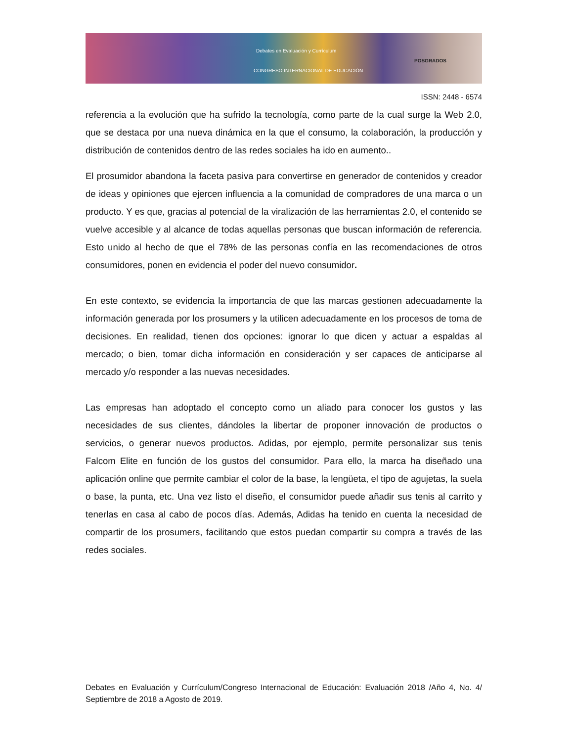Debates en Evaluación y Currículum
CONGRESO INTERNACIONAL DE EDUCACIÓN
POSGRADOS
ISSN: 2448 - 6574
referencia a la evolución que ha sufrido la tecnología, como parte de la cual surge la Web 2.0, que se destaca por una nueva dinámica en la que el consumo, la colaboración, la producción y distribución de contenidos dentro de las redes sociales ha ido en aumento..
El prosumidor abandona la faceta pasiva para convertirse en generador de contenidos y creador de ideas y opiniones que ejercen influencia a la comunidad de compradores de una marca o un producto. Y es que, gracias al potencial de la viralización de las herramientas 2.0, el contenido se vuelve accesible y al alcance de todas aquellas personas que buscan información de referencia. Esto unido al hecho de que el 78% de las personas confía en las recomendaciones de otros consumidores, ponen en evidencia el poder del nuevo consumidor.
En este contexto, se evidencia la importancia de que las marcas gestionen adecuadamente la información generada por los prosumers y la utilicen adecuadamente en los procesos de toma de decisiones. En realidad, tienen dos opciones: ignorar lo que dicen y actuar a espaldas al mercado; o bien, tomar dicha información en consideración y ser capaces de anticiparse al mercado y/o responder a las nuevas necesidades.
Las empresas han adoptado el concepto como un aliado para conocer los gustos y las necesidades de sus clientes, dándoles la libertar de proponer innovación de productos o servicios, o generar nuevos productos. Adidas, por ejemplo, permite personalizar sus tenis Falcom Elite en función de los gustos del consumidor. Para ello, la marca ha diseñado una aplicación online que permite cambiar el color de la base, la lengüeta, el tipo de agujetas, la suela o base, la punta, etc. Una vez listo el diseño, el consumidor puede añadir sus tenis al carrito y tenerlas en casa al cabo de pocos días. Además, Adidas ha tenido en cuenta la necesidad de compartir de los prosumers, facilitando que estos puedan compartir su compra a través de las redes sociales.
Debates en Evaluación y Currículum/Congreso Internacional de Educación: Evaluación 2018 /Año 4, No. 4/ Septiembre de 2018 a Agosto de 2019.